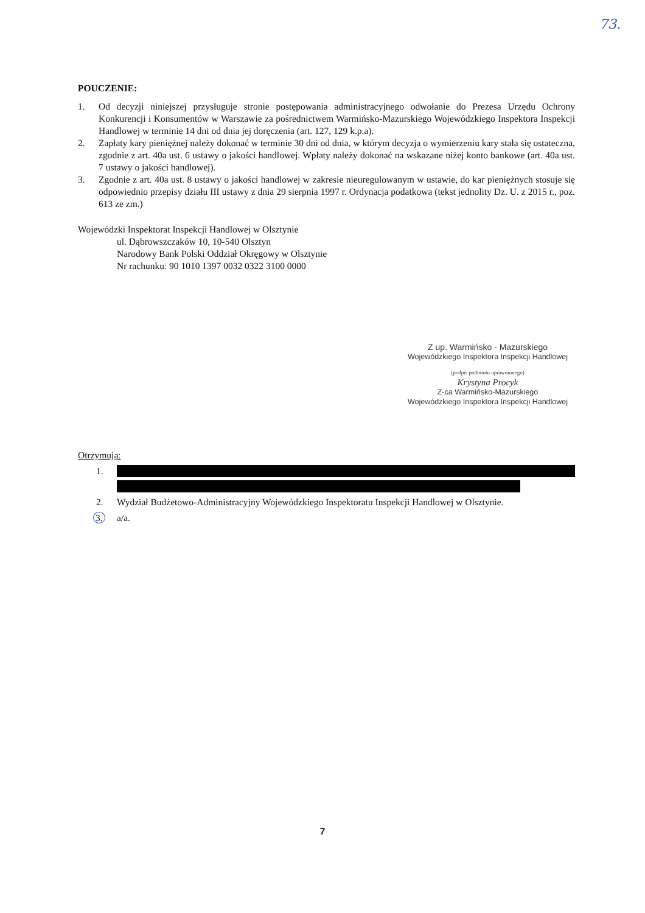73.
POUCZENIE:
1. Od decyzji niniejszej przysługuje stronie postępowania administracyjnego odwołanie do Prezesa Urzędu Ochrony Konkurencji i Konsumentów w Warszawie za pośrednictwem Warmińsko-Mazurskiego Wojewódzkiego Inspektora Inspekcji Handlowej w terminie 14 dni od dnia jej doręczenia (art. 127, 129 k.p.a).
2. Zapłaty kary pieniężnej należy dokonać w terminie 30 dni od dnia, w którym decyzja o wymierzeniu kary stała się ostateczna, zgodnie z art. 40a ust. 6 ustawy o jakości handlowej. Wpłaty należy dokonać na wskazane niżej konto bankowe (art. 40a ust. 7 ustawy o jakości handlowej).
3. Zgodnie z art. 40a ust. 8 ustawy o jakości handlowej w zakresie nieuregulowanym w ustawie, do kar pieniężnych stosuje się odpowiednio przepisy działu III ustawy z dnia 29 sierpnia 1997 r. Ordynacja podatkowa (tekst jednolity Dz. U. z 2015 r., poz. 613 ze zm.)
Wojewódzki Inspektorat Inspekcji Handlowej w Olsztynie
ul. Dąbrowszczaków 10, 10-540 Olsztyn
Narodowy Bank Polski Oddział Okręgowy w Olsztynie
Nr rachunku: 90 1010 1397 0032 0322 3100 0000
Z up. Warmińsko - Mazurskiego
Wojewódzkiego Inspektora Inspekcji Handlowej
(podpis podmiotu uprawnionego)
Krystyna Procyk
Z-ca Warmińsko-Mazurskiego
Wojewódzkiego Inspektora Inspekcji Handlowej
Otrzymują:
1.
2. Wydział Budżetowo-Administracyjny Wojewódzkiego Inspektoratu Inspekcji Handlowej w Olsztynie.
3. a/a.
7